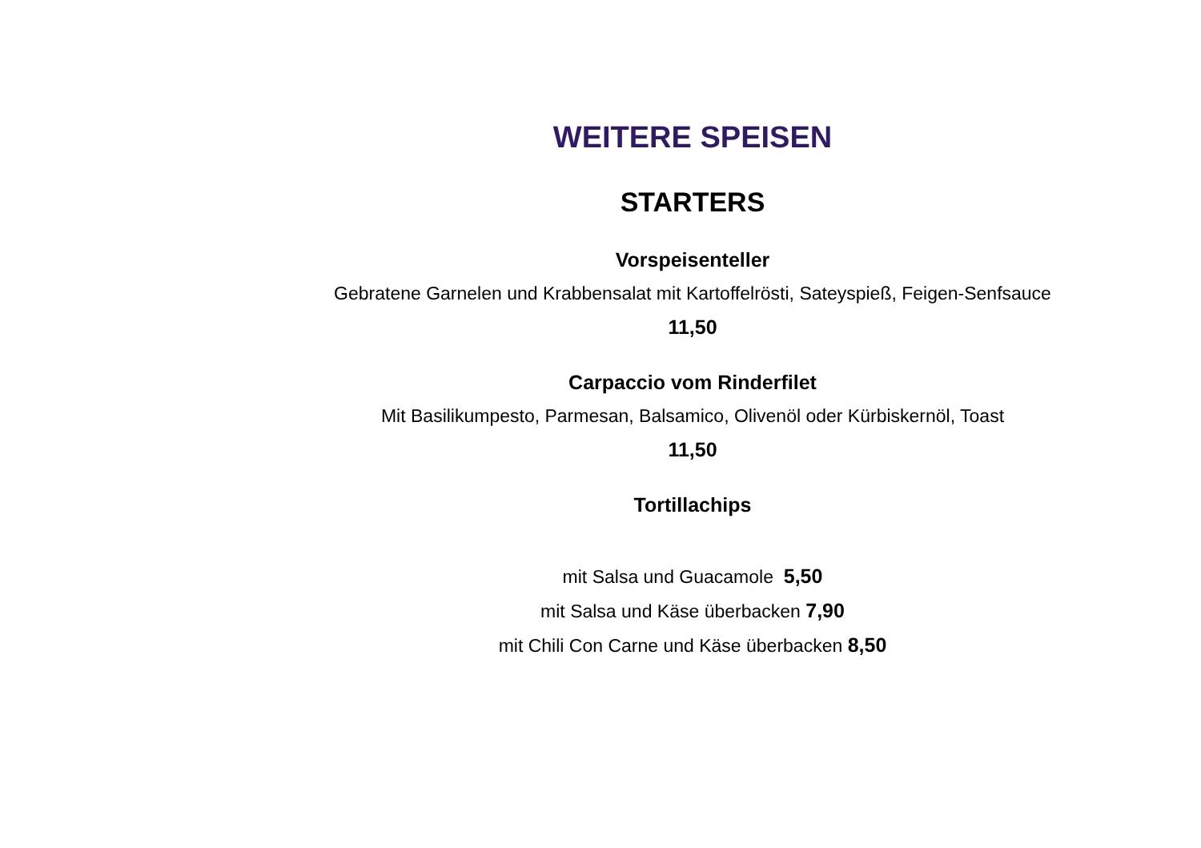WEITERE SPEISEN
STARTERS
Vorspeisenteller
Gebratene Garnelen und Krabbensalat mit Kartoffelrösti, Sateyspieß, Feigen-Senfsauce
11,50
Carpaccio vom Rinderfilet
Mit Basilikumpesto, Parmesan, Balsamico, Olivenöl oder Kürbiskernöl, Toast
11,50
Tortillachips
mit Salsa und Guacamole 5,50
mit Salsa und Käse überbacken 7,90
mit Chili Con Carne und Käse überbacken 8,50